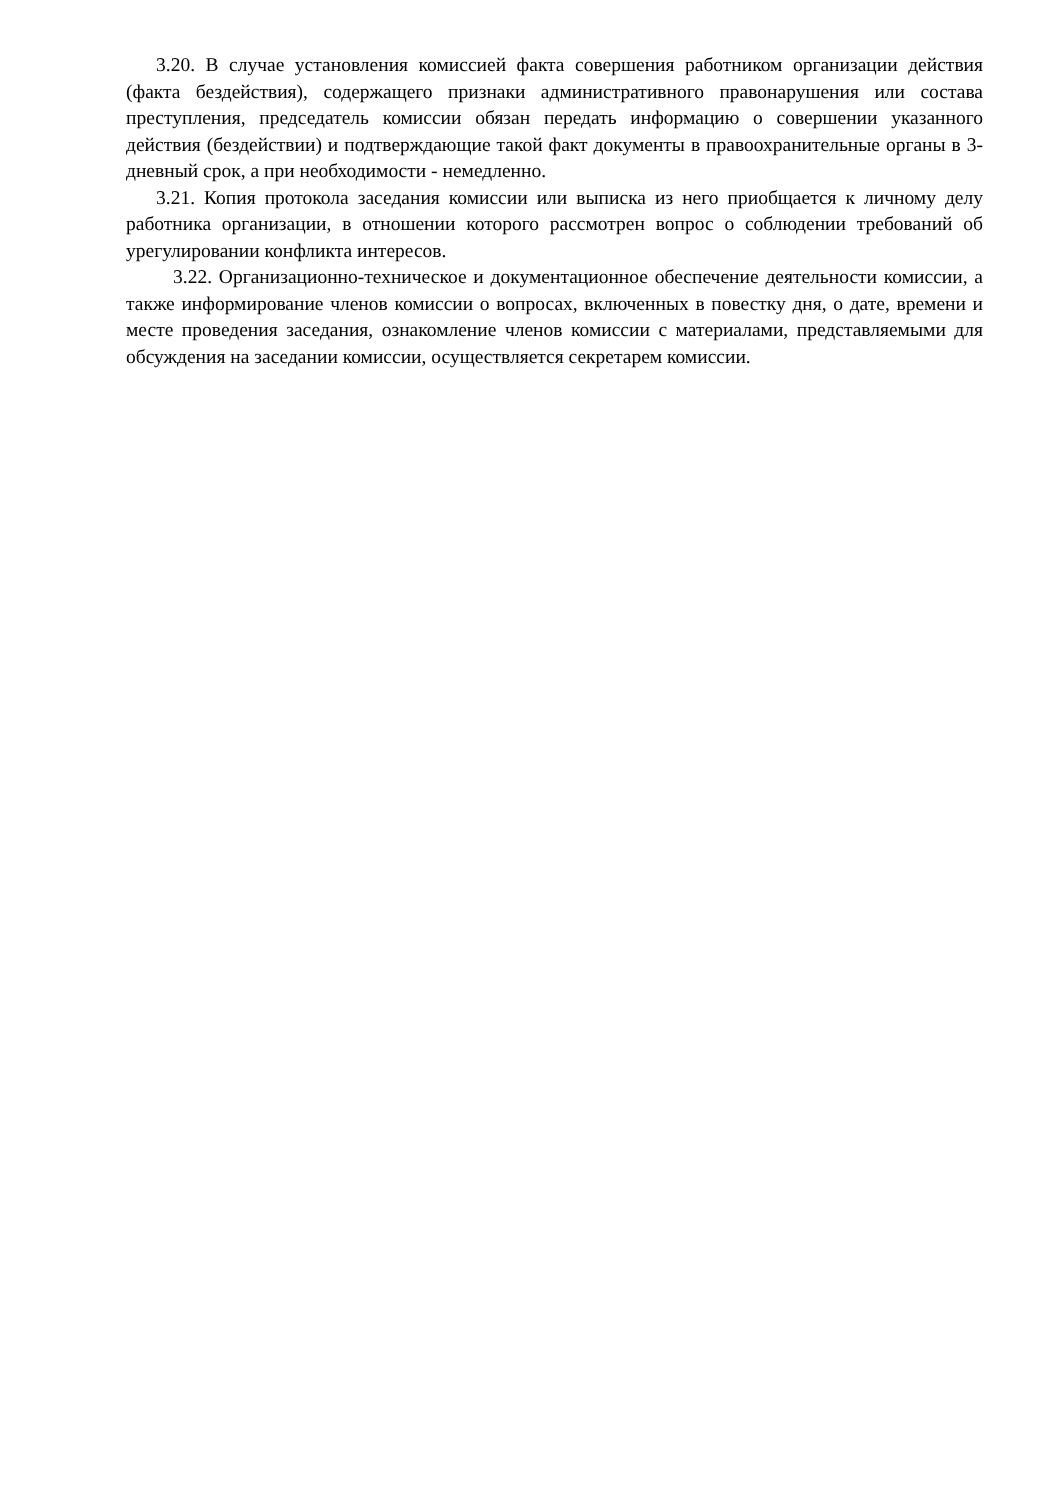3.20. В случае установления комиссией факта совершения работником организации действия (факта бездействия), содержащего признаки административного правонарушения или состава преступления, председатель комиссии обязан передать информацию о совершении указанного действия (бездействии) и подтверждающие такой факт документы в правоохранительные органы в 3-дневный срок, а при необходимости - немедленно.
3.21. Копия протокола заседания комиссии или выписка из него приобщается к личному делу работника организации, в отношении которого рассмотрен вопрос о соблюдении требований об урегулировании конфликта интересов.
3.22. Организационно-техническое и документационное обеспечение деятельности комиссии, а также информирование членов комиссии о вопросах, включенных в повестку дня, о дате, времени и месте проведения заседания, ознакомление членов комиссии с материалами, представляемыми для обсуждения на заседании комиссии, осуществляется секретарем комиссии.